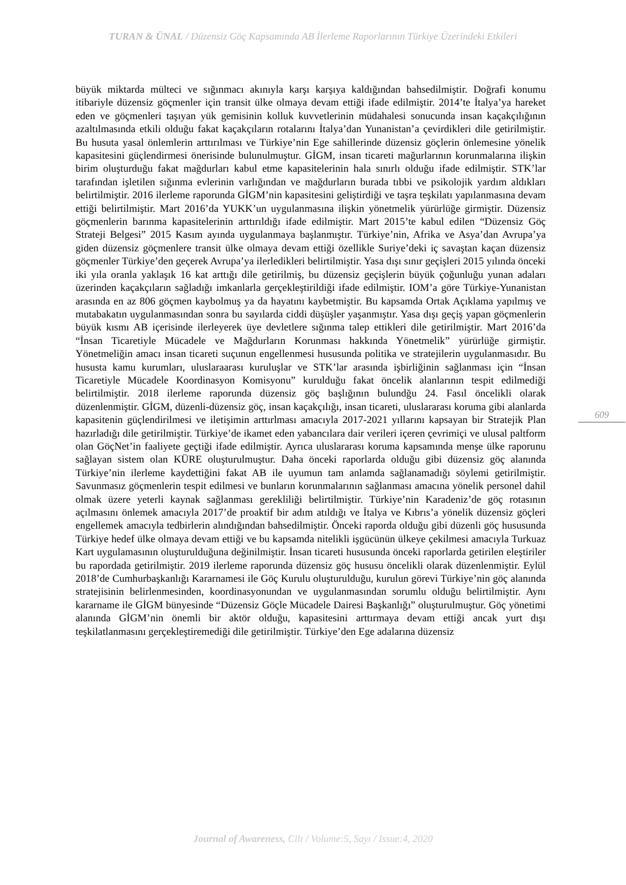TURAN & ÜNAL / Düzensiz Göç Kapsamında AB İlerleme Raporlarının Türkiye Üzerindeki Etkileri
büyük miktarda mülteci ve sığınmacı akınıyla karşı karşıya kaldığından bahsedilmiştir. Doğrafi konumu itibariyle düzensiz göçmenler için transit ülke olmaya devam ettiği ifade edilmiştir. 2014’te İtalya’ya hareket eden ve göçmenleri taşıyan yük gemisinin kolluk kuvvetlerinin müdahalesi sonucunda insan kaçakçılığının azaltılmasında etkili olduğu fakat kaçakçıların rotalarını İtalya’dan Yunanistan’a çevirdikleri dile getirilmiştir. Bu husuta yasal önlemlerin arttırılması ve Türkiye’nin Ege sahillerinde düzensiz göçlerin önlemesine yönelik kapasitesini güçlendirmesi önerisinde bulunulmuştur. GİGM, insan ticareti mağurlarının korunmalarına ilişkin birim oluşturduğu fakat mağdurları kabul etme kapasitelerinin hala sınırlı olduğu ifade edilmiştir. STK’lar tarafından işletilen sığınma evlerinin varlığından ve mağdurların burada tıbbi ve psikolojik yardım aldıkları belirtilmiştir. 2016 ilerleme raporunda GİGM’nin kapasitesini geliştirdiği ve taşra teşkilatı yapılanmasına devam ettiği belirtilmiştir. Mart 2016’da YUKK’un uygulanmasına ilişkin yönetmelik yürürlüğe girmiştir. Düzensiz göçmenlerin barınma kapasitelerinin arttırıldığı ifade edilmiştir. Mart 2015’te kabul edilen “Düzensiz Göç Strateji Belgesi” 2015 Kasım ayında uygulanmaya başlanmıştır. Türkiye’nin, Afrika ve Asya’dan Avrupa’ya giden düzensiz göçmenlere transit ülke olmaya devam ettiği özellikle Suriye’deki iç savaştan kaçan düzensiz göçmenler Türkiye’den geçerek Avrupa’ya ilerledikleri belirtilmiştir. Yasa dışı sınır geçişleri 2015 yılında önceki iki yıla oranla yaklaşık 16 kat arttığı dile getirilmiş, bu düzensiz geçişlerin büyük çoğunluğu yunan adaları üzerinden kaçakçıların sağladığı imkanlarla gerçekleştirildiği ifade edilmiştir. IOM’a göre Türkiye-Yunanistan arasında en az 806 göçmen kaybolmuş ya da hayatını kaybetmiştir. Bu kapsamda Ortak Açıklama yapılmış ve mutabakatın uygulanmasından sonra bu sayılarda ciddi düşüşler yaşanmıştır. Yasa dışı geçiş yapan göçmenlerin büyük kısmı AB içerisinde ilerleyerek üye devletlere sığınma talep ettikleri dile getirilmiştir. Mart 2016’da “İnsan Ticaretiyle Mücadele ve Mağdurların Korunması hakkında Yönetmelik” yürürlüğe girmiştir. Yönetmeliğin amacı insan ticareti suçunun engellenmesi hususunda politika ve stratejilerin uygulanmasıdır. Bu hususta kamu kurumları, uluslaraarası kuruluşlar ve STK’lar arasında işbirliğinin sağlanması için “İnsan Ticaretiyle Mücadele Koordinasyon Komisyonu” kurulduğu fakat öncelik alanlarının tespit edilmediği belirtilmiştir. 2018 ilerleme raporunda düzensiz göç başlığının bulundğu 24. Fasıl öncelikli olarak düzenlenmiştir. GİGM, düzenli-düzensiz göç, insan kaçakçılığı, insan ticareti, uluslararası koruma gibi alanlarda kapasitenin güçlendirilmesi ve iletişimin arttırlması amacıyla 2017-2021 yıllarını kapsayan bir Stratejik Plan hazırladığı dile getirilmiştir. Türkiye’de ikamet eden yabancılara dair verileri içeren çevrimiçi ve ulusal paltform olan GöçNet’in faaliyete geçtiği ifade edilmiştir. Ayrıca uluslararası koruma kapsamında menşe ülke raporunu sağlayan sistem olan KÜRE oluşturulmuştur. Daha önceki raporlarda olduğu gibi düzensiz göç alanında Türkiye’nin ilerleme kaydettiğini fakat AB ile uyumun tam anlamda sağlanamadığı söylemi getirilmiştir. Savunmasız göçmenlerin tespit edilmesi ve bunların korunmalarının sağlanması amacına yönelik personel dahil olmak üzere yeterli kaynak sağlanması gerekliliği belirtilmiştir. Türkiye’nin Karadeniz’de göç rotasının açılmasını önlemek amacıyla 2017’de proaktif bir adım atıldığı ve İtalya ve Kıbrıs’a yönelik düzensiz göçleri engellemek amacıyla tedbirlerin alındığından bahsedilmiştir. Önceki raporda olduğu gibi düzenli göç hususunda Türkiye hedef ülke olmaya devam ettiği ve bu kapsamda nitelikli işgücünün ülkeye çekilmesi amacıyla Turkuaz Kart uygulamasının oluşturulduğuna değinilmiştir. İnsan ticareti hususunda önceki raporlarda getirilen eleştiriler bu rapordada getirilmiştir. 2019 ilerleme raporunda düzensiz göç hususu öncelikli olarak düzenlenmiştir. Eylül 2018’de Cumhurbaşkanlığı Kararnamesi ile Göç Kurulu oluşturulduğu, kurulun görevi Türkiye’nin göç alanında stratejisinin belirlenmesinden, koordinasyonundan ve uygulanmasından sorumlu olduğu belirtilmiştir. Aynı kararname ile GİGM bünyesinde “Düzensiz Göçle Mücadele Dairesi Başkanlığı” oluşturulmuştur. Göç yönetimi alanında GİGM’nin önemli bir aktör olduğu, kapasitesini arttırmaya devam ettiği ancak yurt dışı teşkilatlanmasını gerçekleştiremediği dile getirilmiştir. Türkiye’den Ege adalarına düzensiz
609
Journal of Awareness, Cilt / Volume:5, Sayı / Issue:4, 2020